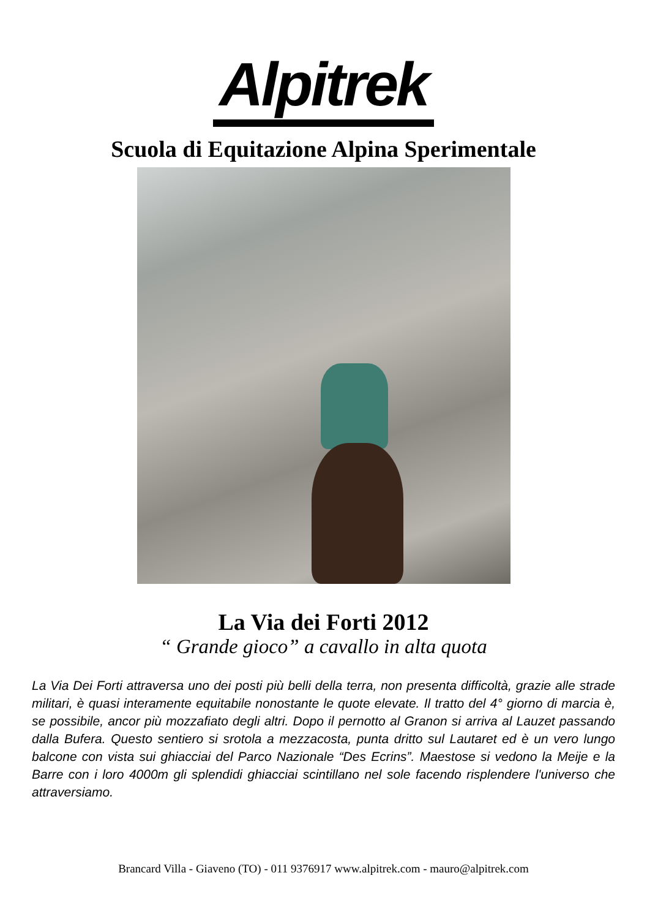Alpitrek
Scuola di Equitazione Alpina Sperimentale
La Via dei Forti 2012
“ Grande gioco” a cavallo in alta quota
La Via Dei Forti attraversa uno dei posti più belli della terra, non presenta difficoltà, grazie alle strade militari, è quasi interamente equitabile nonostante le quote elevate. Il tratto del 4° giorno di marcia è, se possibile, ancor più mozzafiato degli altri. Dopo il pernotto al Granon si arriva al Lauzet passando dalla Bufera. Questo sentiero si srotola a mezzacosta, punta dritto sul Lautaret ed è un vero lungo balcone con vista sui ghiacciai del Parco Nazionale “Des Ecrins”. Maestose si vedono la Meije e la Barre con i loro 4000m gli splendidi ghiacciai scintillano nel sole facendo risplendere l'universo che attraversiamo.
Brancard Villa - Giaveno (TO) - 011 9376917 www.alpitrek.com - mauro@alpitrek.com